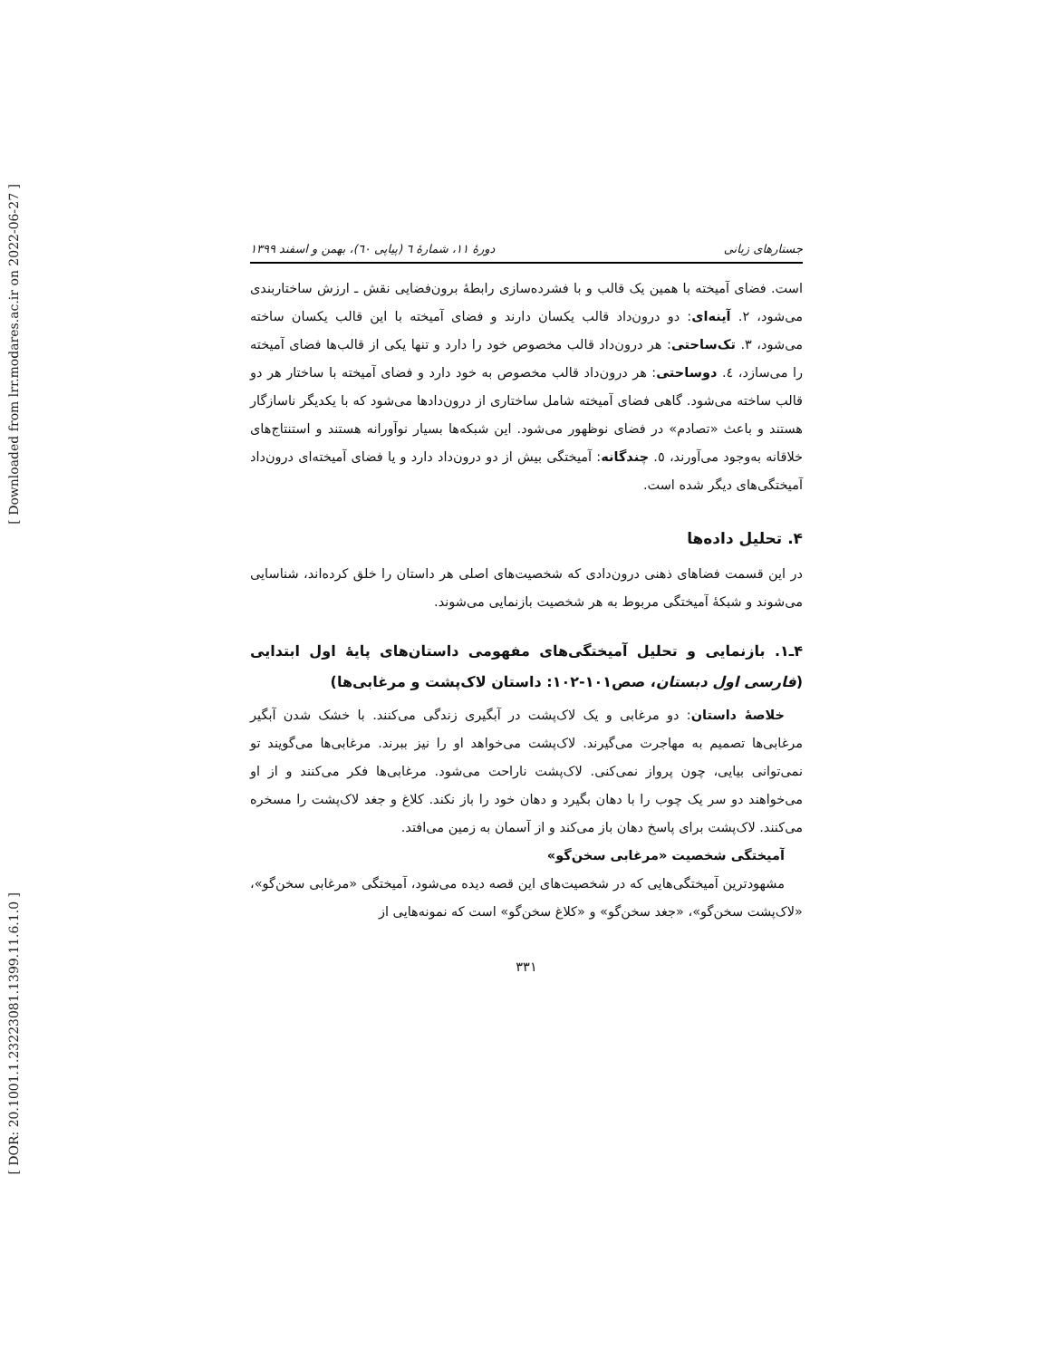[ Downloaded from lrr.modares.ac.ir on 2022-06-27 ]
[ DOR: 20.1001.1.23223081.1399.11.6.1.0 ]
جستارهای زبانی دورهٔ ۱۱، شمارهٔ ٦ (پیاپی ٦٠)، بهمن و اسفند ۱۳۹۹
است. فضای آمیخته با همین یک قالب و با فشرده‌سازی رابطهٔ برون‌فضایی نقش ـ ارزش ساختاربندی می‌شود، ۲. آینه‌ای: دو درون‌داد قالب یکسان دارند و فضای آمیخته با این قالب یکسان ساخته می‌شود، ۳. تک‌ساحتی: هر درون‌داد قالب مخصوص خود را دارد و تنها یکی از قالب‌ها فضای آمیخته را می‌سازد، ٤. دوساحتی: هر درون‌داد قالب مخصوص به خود دارد و فضای آمیخته با ساختار هر دو قالب ساخته می‌شود. گاهی فضای آمیخته شامل ساختاری از درون‌دادها می‌شود که با یکدیگر ناسازگار هستند و باعث «تصادم» در فضای نوظهور می‌شود. این شبکه‌ها بسیار نوآورانه هستند و استنتاج‌های خلاقانه به‌وجود می‌آورند، ٥. چندگانه: آمیختگی بیش از دو درون‌داد دارد و یا فضای آمیخته‌ای درون‌داد آمیختگی‌های دیگر شده است.
۴. تحلیل داده‌ها
در این قسمت فضاهای ذهنی درون‌دادی که شخصیت‌های اصلی هر داستان را خلق کرده‌اند، شناسایی می‌شوند و شبکهٔ آمیختگی مربوط به هر شخصیت بازنمایی می‌شوند.
۴ـ۱. بازنمایی و تحلیل آمیختگی‌های مفهومی داستان‌های پایهٔ اول ابتدایی (فارسی اول دبستان، صص۱۰۱-۱۰۲: داستان لاک‌پشت و مرغابی‌ها)
خلاصهٔ داستان: دو مرغابی و یک لاک‌پشت در آبگیری زندگی می‌کنند. با خشک شدن آبگیر مرغابی‌ها تصمیم به مهاجرت می‌گیرند. لاک‌پشت می‌خواهد او را نیز ببرند. مرغابی‌ها می‌گویند تو نمی‌توانی بیایی، چون پرواز نمی‌کنی. لاک‌پشت ناراحت می‌شود. مرغابی‌ها فکر می‌کنند و از او می‌خواهند دو سر یک چوب را با دهان بگیرد و دهان خود را باز نکند. کلاغ و جغد لاک‌پشت را مسخره می‌کنند. لاک‌پشت برای پاسخ دهان باز می‌کند و از آسمان به زمین می‌افتد.
آمیختگی شخصیت «مرغابی سخن‌گو»
مشهودترین آمیختگی‌هایی که در شخصیت‌های این قصه دیده می‌شود، آمیختگی «مرغابی سخن‌گو»، «لاک‌پشت سخن‌گو»، «جغد سخن‌گو» و «کلاغ سخن‌گو» است که نمونه‌هایی از
۳۳۱